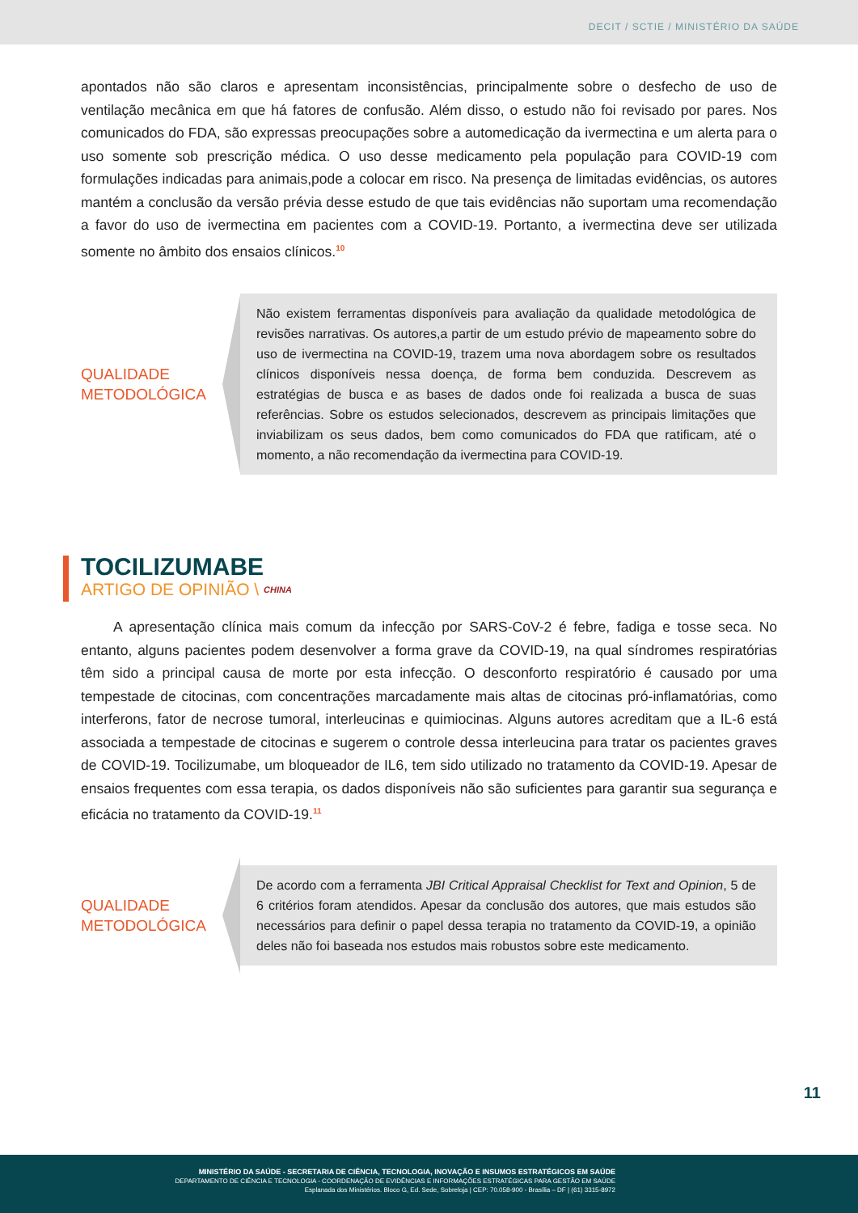DECIT / SCTIE / MINISTÉRIO DA SAÚDE
apontados não são claros e apresentam inconsistências, principalmente sobre o desfecho de uso de ventilação mecânica em que há fatores de confusão. Além disso, o estudo não foi revisado por pares. Nos comunicados do FDA, são expressas preocupações sobre a automedicação da ivermectina e um alerta para o uso somente sob prescrição médica. O uso desse medicamento pela população para COVID-19 com formulações indicadas para animais,pode a colocar em risco. Na presença de limitadas evidências, os autores mantém a conclusão da versão prévia desse estudo de que tais evidências não suportam uma recomendação a favor do uso de ivermectina em pacientes com a COVID-19. Portanto, a ivermectina deve ser utilizada somente no âmbito dos ensaios clínicos.<sup>10</sup>
QUALIDADE METODOLÓGICA
Não existem ferramentas disponíveis para avaliação da qualidade metodológica de revisões narrativas. Os autores,a partir de um estudo prévio de mapeamento sobre do uso de ivermectina na COVID-19, trazem uma nova abordagem sobre os resultados clínicos disponíveis nessa doença, de forma bem conduzida. Descrevem as estratégias de busca e as bases de dados onde foi realizada a busca de suas referências. Sobre os estudos selecionados, descrevem as principais limitações que inviabilizam os seus dados, bem como comunicados do FDA que ratificam, até o momento, a não recomendação da ivermectina para COVID-19.
TOCILIZUMABE
ARTIGO DE OPINIÃO \ CHINA
A apresentação clínica mais comum da infecção por SARS-CoV-2 é febre, fadiga e tosse seca. No entanto, alguns pacientes podem desenvolver a forma grave da COVID-19, na qual síndromes respiratórias têm sido a principal causa de morte por esta infecção. O desconforto respiratório é causado por uma tempestade de citocinas, com concentrações marcadamente mais altas de citocinas pró-inflamatórias, como interferons, fator de necrose tumoral, interleucinas e quimiocinas. Alguns autores acreditam que a IL-6 está associada a tempestade de citocinas e sugerem o controle dessa interleucina para tratar os pacientes graves de COVID-19. Tocilizumabe, um bloqueador de IL6, tem sido utilizado no tratamento da COVID-19. Apesar de ensaios frequentes com essa terapia, os dados disponíveis não são suficientes para garantir sua segurança e eficácia no tratamento da COVID-19.<sup>11</sup>
QUALIDADE METODOLÓGICA
De acordo com a ferramenta JBI Critical Appraisal Checklist for Text and Opinion, 5 de 6 critérios foram atendidos. Apesar da conclusão dos autores, que mais estudos são necessários para definir o papel dessa terapia no tratamento da COVID-19, a opinião deles não foi baseada nos estudos mais robustos sobre este medicamento.
11
MINISTÉRIO DA SAÚDE - SECRETARIA DE CIÊNCIA, TECNOLOGIA, INOVAÇÃO E INSUMOS ESTRATÉGICOS EM SAÚDE
DEPARTAMENTO DE CIÊNCIA E TECNOLOGIA - COORDENAÇÃO DE EVIDÊNCIAS E INFORMAÇÕES ESTRATÉGICAS PARA GESTÃO EM SAÚDE
Esplanada dos Ministérios. Bloco G, Ed. Sede, Sobreloja | CEP: 70.058-900 - Brasília – DF | (61) 3315-8972